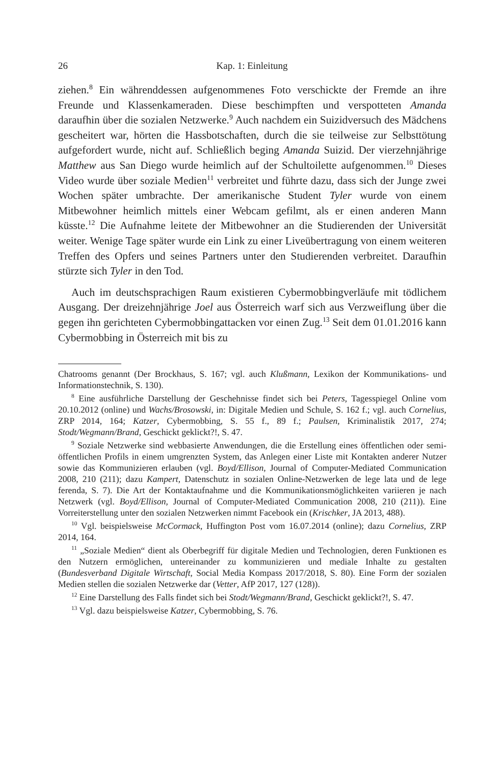26 Kap. 1: Einleitung
ziehen.<sup>8</sup> Ein währenddessen aufgenommenes Foto verschickte der Fremde an ihre Freunde und Klassenkameraden. Diese beschimpften und verspotteten Amanda daraufhin über die sozialen Netzwerke.<sup>9</sup> Auch nachdem ein Suizidversuch des Mädchens gescheitert war, hörten die Hassbotschaften, durch die sie teilweise zur Selbsttötung aufgefordert wurde, nicht auf. Schließlich beging Amanda Suizid. Der vierzehnjährige Matthew aus San Diego wurde heimlich auf der Schultoilette aufgenommen.<sup>10</sup> Dieses Video wurde über soziale Medien<sup>11</sup> verbreitet und führte dazu, dass sich der Junge zwei Wochen später umbrachte. Der amerikanische Student Tyler wurde von einem Mitbewohner heimlich mittels einer Webcam gefilmt, als er einen anderen Mann küsste.<sup>12</sup> Die Aufnahme leitete der Mitbewohner an die Studierenden der Universität weiter. Wenige Tage später wurde ein Link zu einer Liveübertragung von einem weiteren Treffen des Opfers und seines Partners unter den Studierenden verbreitet. Daraufhin stürzte sich Tyler in den Tod.
Auch im deutschsprachigen Raum existieren Cybermobbingverläufe mit tödlichem Ausgang. Der dreizehnjährige Joel aus Österreich warf sich aus Verzweiflung über die gegen ihn gerichteten Cybermobbingattacken vor einen Zug.<sup>13</sup> Seit dem 01.01.2016 kann Cybermobbing in Österreich mit bis zu
Chatrooms genannt (Der Brockhaus, S. 167; vgl. auch Klußmann, Lexikon der Kommunikations- und Informationstechnik, S. 130).
<sup>8</sup> Eine ausführliche Darstellung der Geschehnisse findet sich bei Peters, Tagesspiegel Online vom 20.10.2012 (online) und Wachs/Brosowski, in: Digitale Medien und Schule, S. 162 f.; vgl. auch Cornelius, ZRP 2014, 164; Katzer, Cybermobbing, S. 55 f., 89 f.; Paulsen, Kriminalistik 2017, 274; Stodt/Wegmann/Brand, Geschickt geklickt?!, S. 47.
<sup>9</sup> Soziale Netzwerke sind webbasierte Anwendungen, die die Erstellung eines öffentlichen oder semi-öffentlichen Profils in einem umgrenzten System, das Anlegen einer Liste mit Kontakten anderer Nutzer sowie das Kommunizieren erlauben (vgl. Boyd/Ellison, Journal of Computer-Mediated Communication 2008, 210 (211); dazu Kampert, Datenschutz in sozialen Online-Netzwerken de lege lata und de lege ferenda, S. 7). Die Art der Kontaktaufnahme und die Kommunikationsmöglichkeiten variieren je nach Netzwerk (vgl. Boyd/Ellison, Journal of Computer-Mediated Communication 2008, 210 (211)). Eine Vorreiterstellung unter den sozialen Netzwerken nimmt Facebook ein (Krischker, JA 2013, 488).
<sup>10</sup> Vgl. beispielsweise McCormack, Huffington Post vom 16.07.2014 (online); dazu Cornelius, ZRP 2014, 164.
<sup>11</sup> „Soziale Medien“ dient als Oberbegriff für digitale Medien und Technologien, deren Funktionen es den Nutzern ermöglichen, untereinander zu kommunizieren und mediale Inhalte zu gestalten (Bundesverband Digitale Wirtschaft, Social Media Kompass 2017/2018, S. 80). Eine Form der sozialen Medien stellen die sozialen Netzwerke dar (Vetter, AfP 2017, 127 (128)).
<sup>12</sup> Eine Darstellung des Falls findet sich bei Stodt/Wegmann/Brand, Geschickt geklickt?!, S. 47.
<sup>13</sup> Vgl. dazu beispielsweise Katzer, Cybermobbing, S. 76.